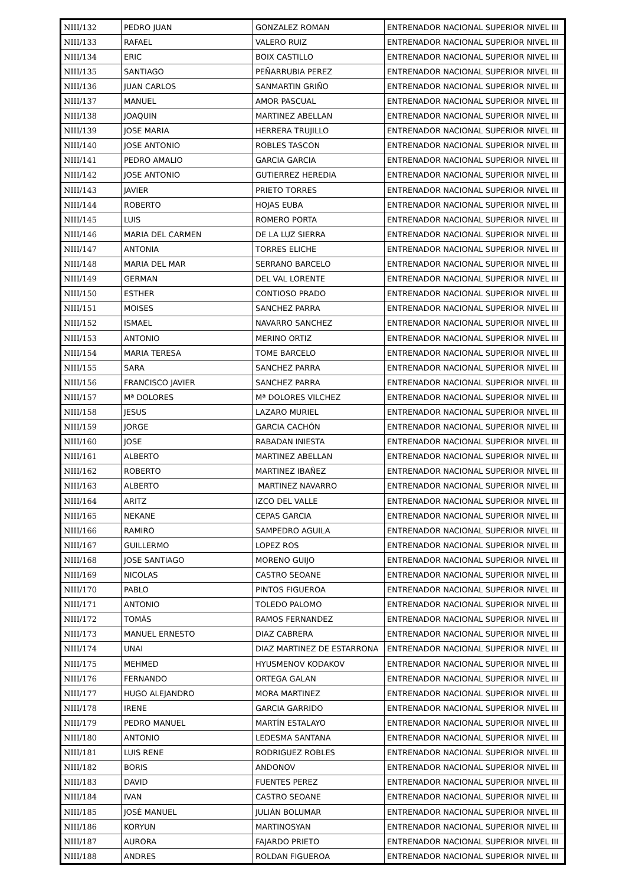| NIII/132 | PEDRO JUAN | GONZALEZ ROMAN | ENTRENADOR NACIONAL SUPERIOR NIVEL III |
| NIII/133 | RAFAEL | VALERO RUIZ | ENTRENADOR NACIONAL SUPERIOR NIVEL III |
| NIII/134 | ERIC | BOIX CASTILLO | ENTRENADOR NACIONAL SUPERIOR NIVEL III |
| NIII/135 | SANTIAGO | PEÑARRUBIA PEREZ | ENTRENADOR NACIONAL SUPERIOR NIVEL III |
| NIII/136 | JUAN CARLOS | SANMARTIN GRIÑO | ENTRENADOR NACIONAL SUPERIOR NIVEL III |
| NIII/137 | MANUEL | AMOR PASCUAL | ENTRENADOR NACIONAL SUPERIOR NIVEL III |
| NIII/138 | JOAQUIN | MARTINEZ ABELLAN | ENTRENADOR NACIONAL SUPERIOR NIVEL III |
| NIII/139 | JOSE MARIA | HERRERA TRUJILLO | ENTRENADOR NACIONAL SUPERIOR NIVEL III |
| NIII/140 | JOSE ANTONIO | ROBLES TASCON | ENTRENADOR NACIONAL SUPERIOR NIVEL III |
| NIII/141 | PEDRO AMALIO | GARCIA GARCIA | ENTRENADOR NACIONAL SUPERIOR NIVEL III |
| NIII/142 | JOSE ANTONIO | GUTIERREZ HEREDIA | ENTRENADOR NACIONAL SUPERIOR NIVEL III |
| NIII/143 | JAVIER | PRIETO TORRES | ENTRENADOR NACIONAL SUPERIOR NIVEL III |
| NIII/144 | ROBERTO | HOJAS EUBA | ENTRENADOR NACIONAL SUPERIOR NIVEL III |
| NIII/145 | LUIS | ROMERO PORTA | ENTRENADOR NACIONAL SUPERIOR NIVEL III |
| NIII/146 | MARIA DEL CARMEN | DE LA LUZ SIERRA | ENTRENADOR NACIONAL SUPERIOR NIVEL III |
| NIII/147 | ANTONIA | TORRES ELICHE | ENTRENADOR NACIONAL SUPERIOR NIVEL III |
| NIII/148 | MARIA DEL MAR | SERRANO BARCELO | ENTRENADOR NACIONAL SUPERIOR NIVEL III |
| NIII/149 | GERMAN | DEL VAL LORENTE | ENTRENADOR NACIONAL SUPERIOR NIVEL III |
| NIII/150 | ESTHER | CONTIOSO PRADO | ENTRENADOR NACIONAL SUPERIOR NIVEL III |
| NIII/151 | MOISES | SANCHEZ PARRA | ENTRENADOR NACIONAL SUPERIOR NIVEL III |
| NIII/152 | ISMAEL | NAVARRO SANCHEZ | ENTRENADOR NACIONAL SUPERIOR NIVEL III |
| NIII/153 | ANTONIO | MERINO ORTIZ | ENTRENADOR NACIONAL SUPERIOR NIVEL III |
| NIII/154 | MARIA TERESA | TOME BARCELO | ENTRENADOR NACIONAL SUPERIOR NIVEL III |
| NIII/155 | SARA | SANCHEZ PARRA | ENTRENADOR NACIONAL SUPERIOR NIVEL III |
| NIII/156 | FRANCISCO JAVIER | SANCHEZ PARRA | ENTRENADOR NACIONAL SUPERIOR NIVEL III |
| NIII/157 | Mª DOLORES | Mª DOLORES VILCHEZ | ENTRENADOR NACIONAL SUPERIOR NIVEL III |
| NIII/158 | JESUS | LAZARO MURIEL | ENTRENADOR NACIONAL SUPERIOR NIVEL III |
| NIII/159 | JORGE | GARCIA CACHÓN | ENTRENADOR NACIONAL SUPERIOR NIVEL III |
| NIII/160 | JOSE | RABADAN INIESTA | ENTRENADOR NACIONAL SUPERIOR NIVEL III |
| NIII/161 | ALBERTO | MARTINEZ ABELLAN | ENTRENADOR NACIONAL SUPERIOR NIVEL III |
| NIII/162 | ROBERTO | MARTINEZ IBAÑEZ | ENTRENADOR NACIONAL SUPERIOR NIVEL III |
| NIII/163 | ALBERTO | MARTINEZ NAVARRO | ENTRENADOR NACIONAL SUPERIOR NIVEL III |
| NIII/164 | ARITZ | IZCO DEL VALLE | ENTRENADOR NACIONAL SUPERIOR NIVEL III |
| NIII/165 | NEKANE | CEPAS GARCIA | ENTRENADOR NACIONAL SUPERIOR NIVEL III |
| NIII/166 | RAMIRO | SAMPEDRO AGUILA | ENTRENADOR NACIONAL SUPERIOR NIVEL III |
| NIII/167 | GUILLERMO | LOPEZ ROS | ENTRENADOR NACIONAL SUPERIOR NIVEL III |
| NIII/168 | JOSE SANTIAGO | MORENO GUIJO | ENTRENADOR NACIONAL SUPERIOR NIVEL III |
| NIII/169 | NICOLAS | CASTRO SEOANE | ENTRENADOR NACIONAL SUPERIOR NIVEL III |
| NIII/170 | PABLO | PINTOS FIGUEROA | ENTRENADOR NACIONAL SUPERIOR NIVEL III |
| NIII/171 | ANTONIO | TOLEDO PALOMO | ENTRENADOR NACIONAL SUPERIOR NIVEL III |
| NIII/172 | TOMÁS | RAMOS FERNANDEZ | ENTRENADOR NACIONAL SUPERIOR NIVEL III |
| NIII/173 | MANUEL ERNESTO | DIAZ CABRERA | ENTRENADOR NACIONAL SUPERIOR NIVEL III |
| NIII/174 | UNAI | DIAZ MARTINEZ DE ESTARRONA | ENTRENADOR NACIONAL SUPERIOR NIVEL III |
| NIII/175 | MEHMED | HYUSMENOV KODAKOV | ENTRENADOR NACIONAL SUPERIOR NIVEL III |
| NIII/176 | FERNANDO | ORTEGA GALAN | ENTRENADOR NACIONAL SUPERIOR NIVEL III |
| NIII/177 | HUGO ALEJANDRO | MORA MARTINEZ | ENTRENADOR NACIONAL SUPERIOR NIVEL III |
| NIII/178 | IRENE | GARCIA GARRIDO | ENTRENADOR NACIONAL SUPERIOR NIVEL III |
| NIII/179 | PEDRO MANUEL | MARTÍN ESTALAYO | ENTRENADOR NACIONAL SUPERIOR NIVEL III |
| NIII/180 | ANTONIO | LEDESMA SANTANA | ENTRENADOR NACIONAL SUPERIOR NIVEL III |
| NIII/181 | LUIS RENE | RODRIGUEZ ROBLES | ENTRENADOR NACIONAL SUPERIOR NIVEL III |
| NIII/182 | BORIS | ANDONOV | ENTRENADOR NACIONAL SUPERIOR NIVEL III |
| NIII/183 | DAVID | FUENTES PEREZ | ENTRENADOR NACIONAL SUPERIOR NIVEL III |
| NIII/184 | IVAN | CASTRO SEOANE | ENTRENADOR NACIONAL SUPERIOR NIVEL III |
| NIII/185 | JOSÉ MANUEL | JULIÁN BOLUMAR | ENTRENADOR NACIONAL SUPERIOR NIVEL III |
| NIII/186 | KORYUN | MARTINOSYAN | ENTRENADOR NACIONAL SUPERIOR NIVEL III |
| NIII/187 | AURORA | FAJARDO PRIETO | ENTRENADOR NACIONAL SUPERIOR NIVEL III |
| NIII/188 | ANDRES | ROLDAN FIGUEROA | ENTRENADOR NACIONAL SUPERIOR NIVEL III |